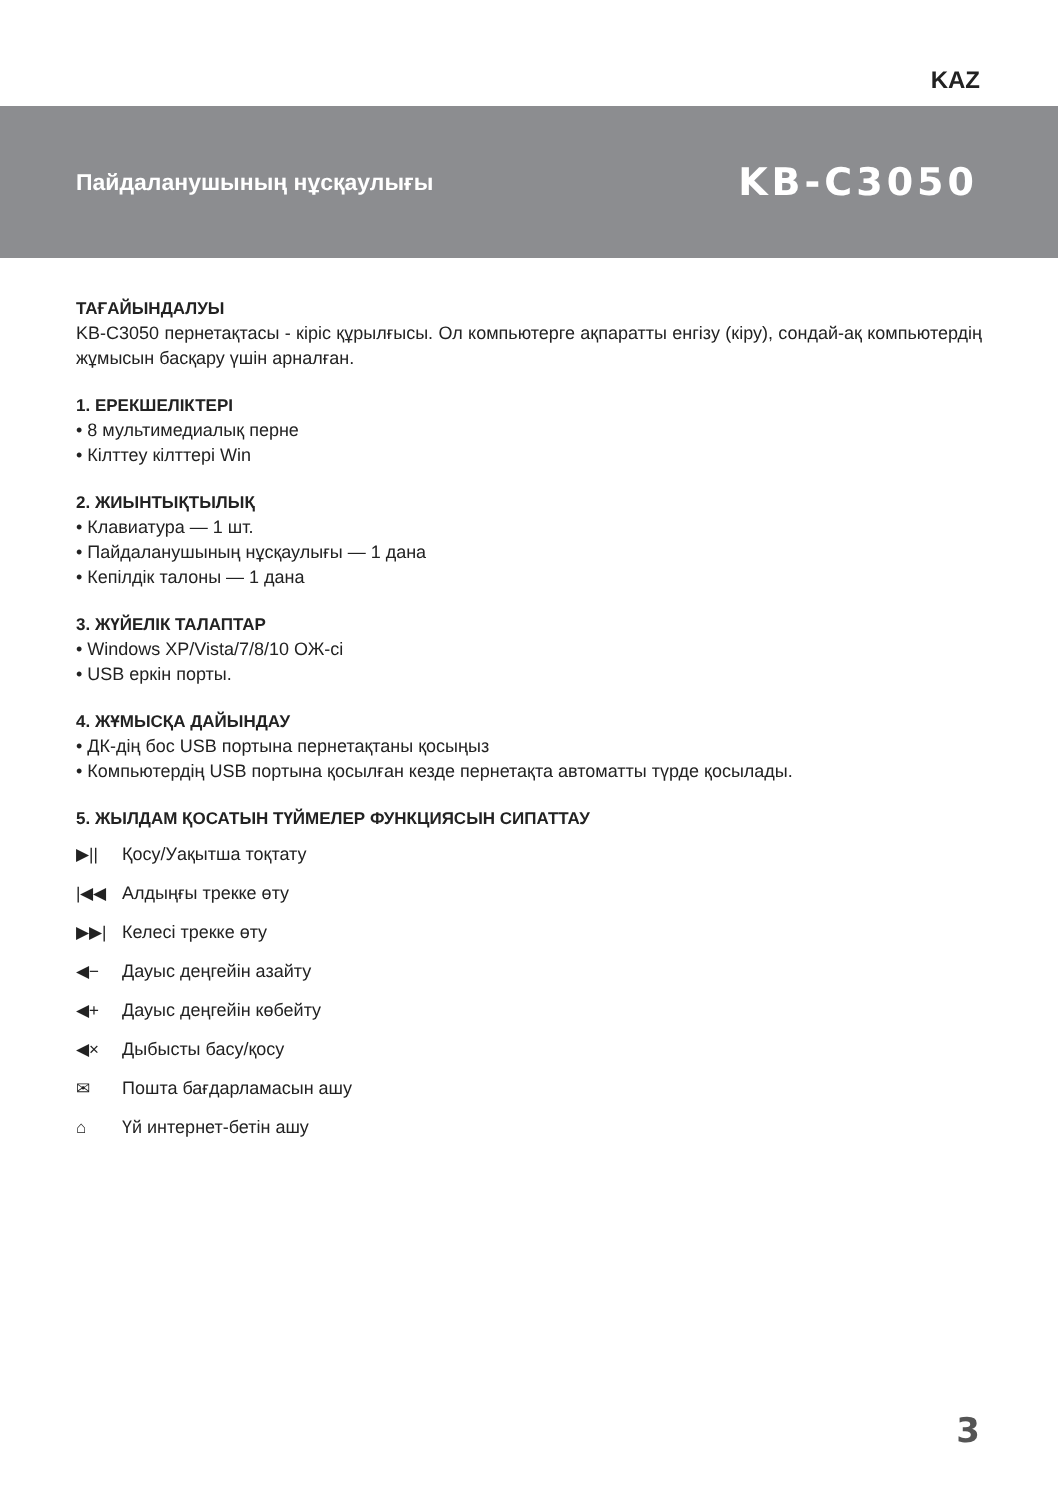KAZ
Пайдаланушының нұсқаулығы KB-C3050
ТАҒАЙЫНДАЛУЫ
KB-C3050 пернетақтасы - кіріс құрылғысы. Ол компьютерге ақпаратты енгізу (кіру), сондай-ақ компьютердің жұмысын басқару үшін арналған.
1. ЕРЕКШЕЛІКТЕРІ
• 8 мультимедиалық перне
• Кілттеу кілттері Win
2. ЖИЫНТЫҚТЫЛЫҚ
• Клавиатура — 1 шт.
• Пайдаланушының нұсқаулығы — 1 дана
• Кепілдік талоны — 1 дана
3. ЖҮЙЕЛІК ТАЛАПТАР
• Windows XP/Vista/7/8/10 ОЖ-сі
• USB еркін порты.
4. ЖҰМЫСҚА ДАЙЫНДАУ
• ДК-дің бос USB портына пернетақтаны қосыңыз
• Компьютердің USB портына қосылған кезде пернетақта автоматты түрде қосылады.
5. ЖЫЛДАМ ҚОСАТЫН ТҮЙМЕЛЕР ФУНКЦИЯСЫН СИПАТТАУ
▶|| Қосу/Уақытша тоқтату
|◀◀ Алдыңғы трекке өту
▶▶| Келесі трекке өту
◀− Дауыс деңгейін азайту
◀+ Дауыс деңгейін көбейту
◀× Дыбысты басу/қосу
✉ Пошта бағдарламасын ашу
⌂ Үй интернет-бетін ашу
3